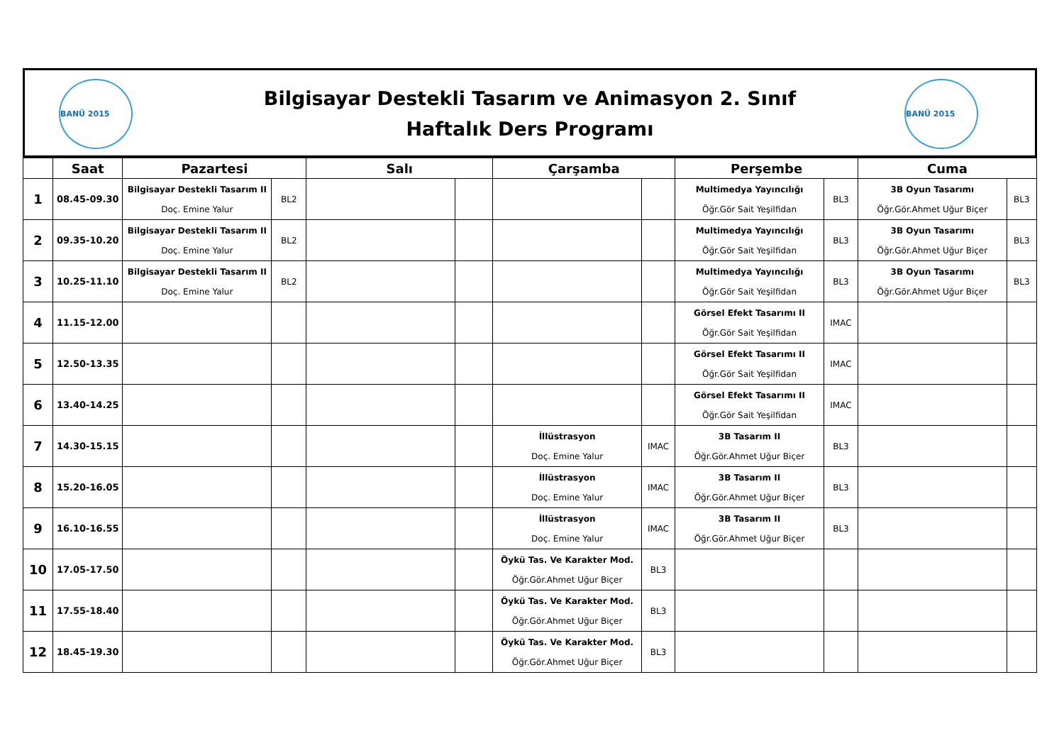BANÜ 2015
Bilgisayar Destekli Tasarım ve Animasyon 2. Sınıf
Haftalık Ders Programı
BANÜ 2015
| | Saat | Pazartesi | | Salı | | Çarşamba | | Perşembe | | Cuma | |
| --- | --- | --- | --- | --- | --- | --- | --- | --- | --- | --- | --- |
| 1 | 08.45-09.30 | Bilgisayar Destekli Tasarım II Doç. Emine Yalur | BL2 | | | | | Multimedya Yayıncılığı Öğr.Gör Sait Yeşilfidan | BL3 | 3B Oyun Tasarımı Öğr.Gör.Ahmet Uğur Biçer | BL3 |
| 2 | 09.35-10.20 | Bilgisayar Destekli Tasarım II Doç. Emine Yalur | BL2 | | | | | Multimedya Yayıncılığı Öğr.Gör Sait Yeşilfidan | BL3 | 3B Oyun Tasarımı Öğr.Gör.Ahmet Uğur Biçer | BL3 |
| 3 | 10.25-11.10 | Bilgisayar Destekli Tasarım II Doç. Emine Yalur | BL2 | | | | | Multimedya Yayıncılığı Öğr.Gör Sait Yeşilfidan | BL3 | 3B Oyun Tasarımı Öğr.Gör.Ahmet Uğur Biçer | BL3 |
| 4 | 11.15-12.00 | | | | | | | Görsel Efekt Tasarımı II Öğr.Gör Sait Yeşilfidan | IMAC | | |
| 5 | 12.50-13.35 | | | | | | | Görsel Efekt Tasarımı II Öğr.Gör Sait Yeşilfidan | IMAC | | |
| 6 | 13.40-14.25 | | | | | | | Görsel Efekt Tasarımı II Öğr.Gör Sait Yeşilfidan | IMAC | | |
| 7 | 14.30-15.15 | | | | | İllüstrasyon Doç. Emine Yalur | IMAC | 3B Tasarım II Öğr.Gör.Ahmet Uğur Biçer | BL3 | | |
| 8 | 15.20-16.05 | | | | | İllüstrasyon Doç. Emine Yalur | IMAC | 3B Tasarım II Öğr.Gör.Ahmet Uğur Biçer | BL3 | | |
| 9 | 16.10-16.55 | | | | | İllüstrasyon Doç. Emine Yalur | IMAC | 3B Tasarım II Öğr.Gör.Ahmet Uğur Biçer | BL3 | | |
| 10 | 17.05-17.50 | | | | | Öykü Tas. Ve Karakter Mod. Öğr.Gör.Ahmet Uğur Biçer | BL3 | | | | |
| 11 | 17.55-18.40 | | | | | Öykü Tas. Ve Karakter Mod. Öğr.Gör.Ahmet Uğur Biçer | BL3 | | | | |
| 12 | 18.45-19.30 | | | | | Öykü Tas. Ve Karakter Mod. Öğr.Gör.Ahmet Uğur Biçer | BL3 | | | | |